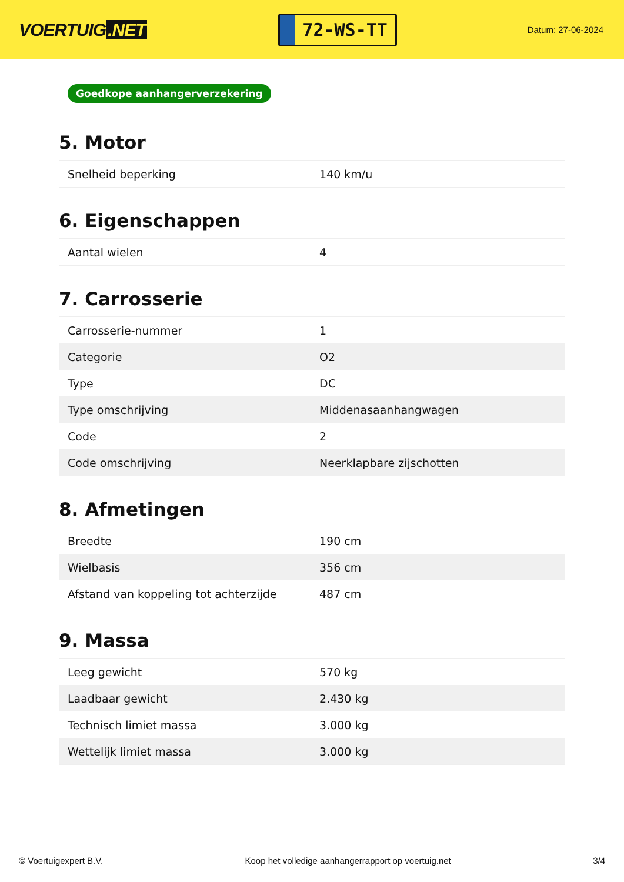VOERTUIG.NET
72-WS-TT
Datum: 27-06-2024
Goedkope aanhangerverzekering
5. Motor
| Snelheid beperking | 140 km/u |
6. Eigenschappen
| Aantal wielen | 4 |
7. Carrosserie
| Carrosserie-nummer | 1 |
| Categorie | O2 |
| Type | DC |
| Type omschrijving | Middenasaanhangwagen |
| Code | 2 |
| Code omschrijving | Neerklapbare zijschotten |
8. Afmetingen
| Breedte | 190 cm |
| Wielbasis | 356 cm |
| Afstand van koppeling tot achterzijde | 487 cm |
9. Massa
| Leeg gewicht | 570 kg |
| Laadbaar gewicht | 2.430 kg |
| Technisch limiet massa | 3.000 kg |
| Wettelijk limiet massa | 3.000 kg |
© Voertuigexpert B.V. Koop het volledige aanhangerrapport op voertuig.net 3/4